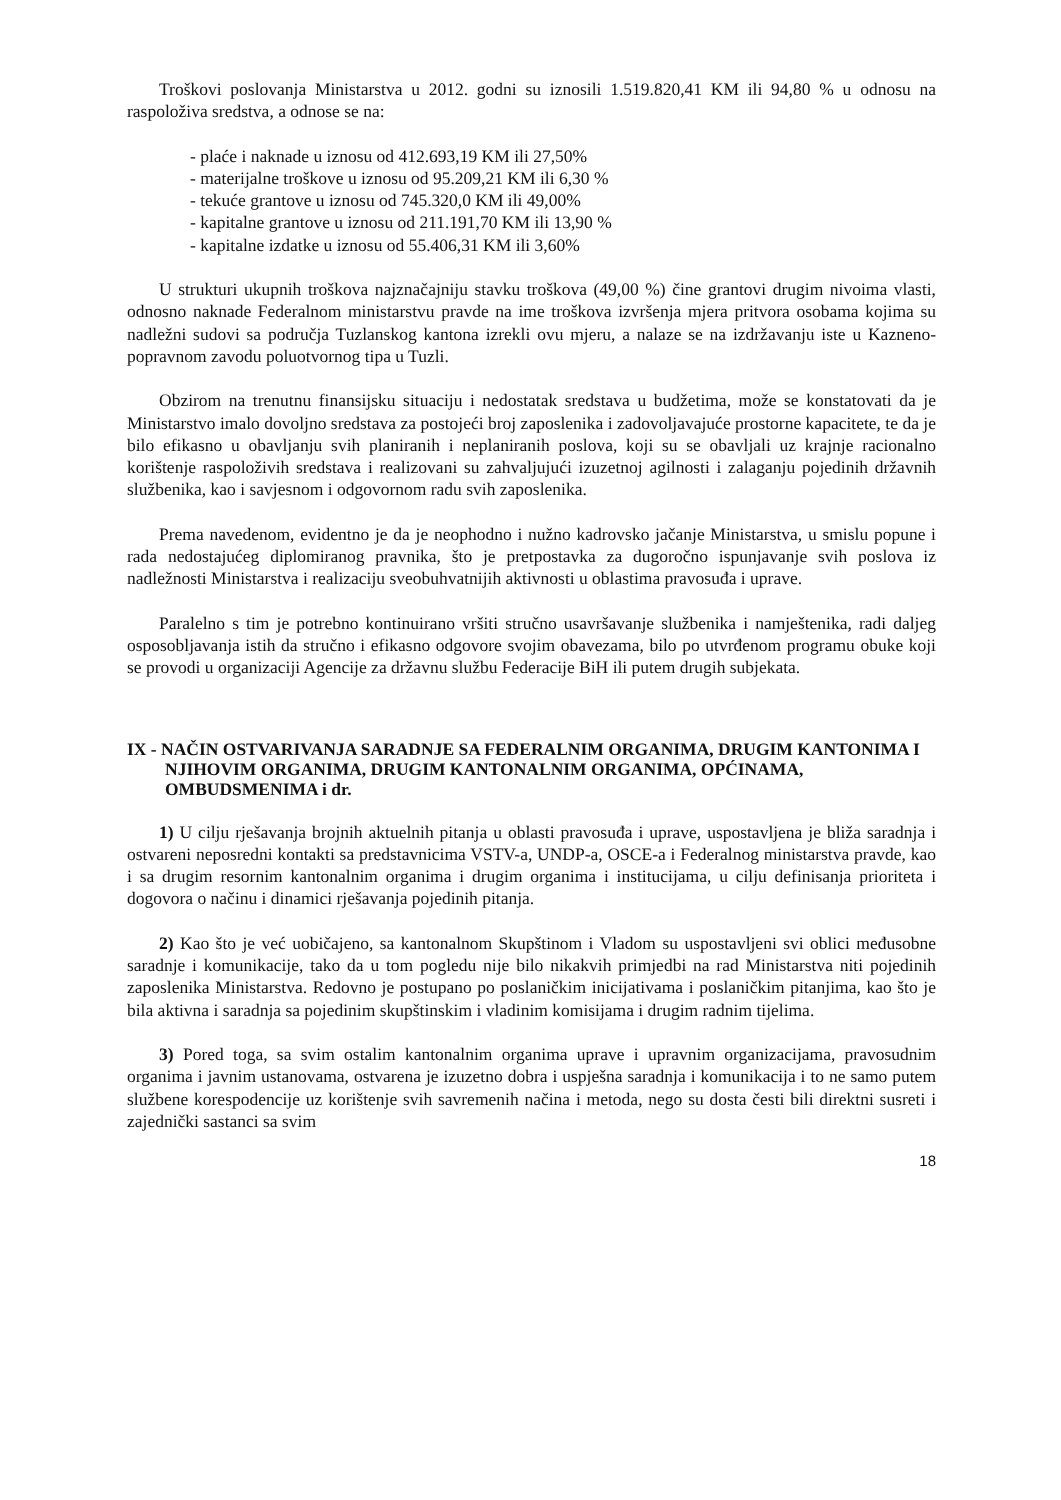Troškovi poslovanja Ministarstva u 2012. godni su iznosili 1.519.820,41 KM ili 94,80 % u odnosu na raspoloživa sredstva, a odnose se na:
- plaće i naknade u iznosu od 412.693,19 KM ili 27,50%
- materijalne troškove u iznosu od 95.209,21 KM ili 6,30 %
- tekuće grantove u iznosu od 745.320,0 KM ili 49,00%
- kapitalne grantove u iznosu od 211.191,70 KM ili 13,90 %
- kapitalne izdatke u iznosu od 55.406,31 KM ili 3,60%
U strukturi ukupnih troškova najznačajniju stavku troškova (49,00 %) čine grantovi drugim nivoima vlasti, odnosno naknade Federalnom ministarstvu pravde na ime troškova izvršenja mjera pritvora osobama kojima su nadležni sudovi sa područja Tuzlanskog kantona izrekli ovu mjeru, a nalaze se na izdržavanju iste u Kazneno-popravnom zavodu poluotvornog tipa u Tuzli.
Obzirom na trenutnu finansijsku situaciju i nedostatak sredstava u budžetima, može se konstatovati da je Ministarstvo imalo dovoljno sredstava za postojeći broj zaposlenika i zadovoljavajuće prostorne kapacitete, te da je bilo efikasno u obavljanju svih planiranih i neplaniranih poslova, koji su se obavljali uz krajnje racionalno korištenje raspoloživih sredstava i realizovani su zahvaljujući izuzetnoj agilnosti i zalaganju pojedinih državnih službenika, kao i savjesnom i odgovornom radu svih zaposlenika.
Prema navedenom, evidentno je da je neophodno i nužno kadrovsko jačanje Ministarstva, u smislu popune i rada nedostajućeg diplomiranog pravnika, što je pretpostavka za dugoročno ispunjavanje svih poslova iz nadležnosti Ministarstva i realizaciju sveobuhvatnijih aktivnosti u oblastima pravosuđa i uprave.
Paralelno s tim je potrebno kontinuirano vršiti stručno usavršavanje službenika i namještenika, radi daljeg osposobljavanja istih da stručno i efikasno odgovore svojim obavezama, bilo po utvrđenom programu obuke koji se provodi u organizaciji Agencije za državnu službu Federacije BiH ili putem drugih subjekata.
IX - NAČIN OSTVARIVANJA SARADNJE SA FEDERALNIM ORGANIMA, DRUGIM KANTONIMA I NJIHOVIM ORGANIMA, DRUGIM KANTONALNIM ORGANIMA, OPĆINAMA, OMBUDSMENIMA i dr.
1) U cilju rješavanja brojnih aktuelnih pitanja u oblasti pravosuđa i uprave, uspostavljena je bliža saradnja i ostvareni neposredni kontakti sa predstavnicima VSTV-a, UNDP-a, OSCE-a i Federalnog ministarstva pravde, kao i sa drugim resornim kantonalnim organima i drugim organima i institucijama, u cilju definisanja prioriteta i dogovora o načinu i dinamici rješavanja pojedinih pitanja.
2) Kao što je već uobičajeno, sa kantonalnom Skupštinom i Vladom su uspostavljeni svi oblici međusobne saradnje i komunikacije, tako da u tom pogledu nije bilo nikakvih primjedbi na rad Ministarstva niti pojedinih zaposlenika Ministarstva. Redovno je postupano po poslaničkim inicijativama i poslaničkim pitanjima, kao što je bila aktivna i saradnja sa pojedinim skupštinskim i vladinim komisijama i drugim radnim tijelima.
3) Pored toga, sa svim ostalim kantonalnim organima uprave i upravnim organizacijama, pravosudnim organima i javnim ustanovama, ostvarena je izuzetno dobra i uspješna saradnja i komunikacija i to ne samo putem službene korespodencije uz korištenje svih savremenih načina i metoda, nego su dosta česti bili direktni susreti i zajednički sastanci sa svim
18